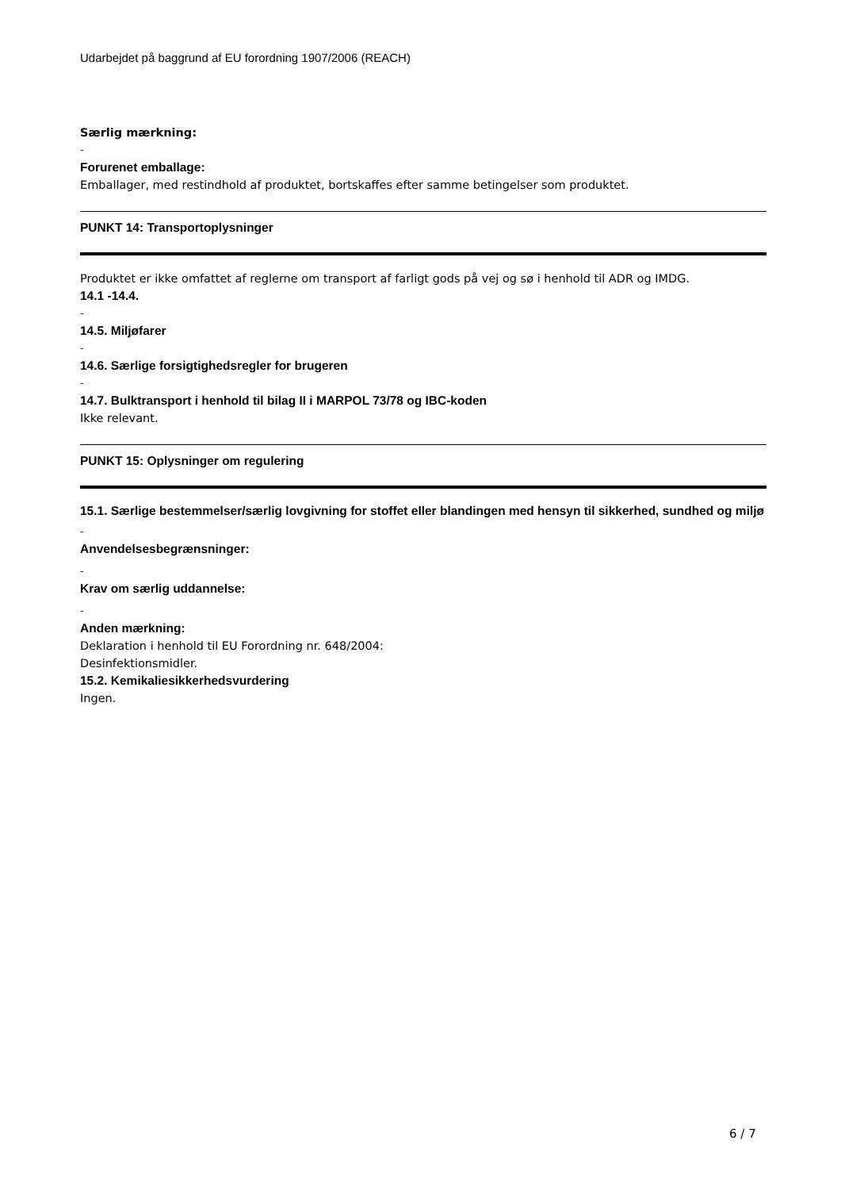Udarbejdet på baggrund af EU forordning 1907/2006 (REACH)
Særlig mærkning:
-
Forurenet emballage:
Emballager, med restindhold af produktet, bortskaffes efter samme betingelser som produktet.
PUNKT 14: Transportoplysninger
Produktet er ikke omfattet af reglerne om transport af farligt gods på vej og sø i henhold til ADR og IMDG.
14.1 -14.4.
-
14.5. Miljøfarer
-
14.6. Særlige forsigtighedsregler for brugeren
-
14.7. Bulktransport i henhold til bilag II i MARPOL 73/78 og IBC-koden
Ikke relevant.
PUNKT 15: Oplysninger om regulering
15.1. Særlige bestemmelser/særlig lovgivning for stoffet eller blandingen med hensyn til sikkerhed, sundhed og miljø
-
Anvendelsesbegrænsninger:
-
Krav om særlig uddannelse:
-
Anden mærkning:
Deklaration i henhold til EU Forordning nr. 648/2004:
Desinfektionsmidler.
15.2. Kemikaliesikkerhedsvurdering
Ingen.
6 / 7